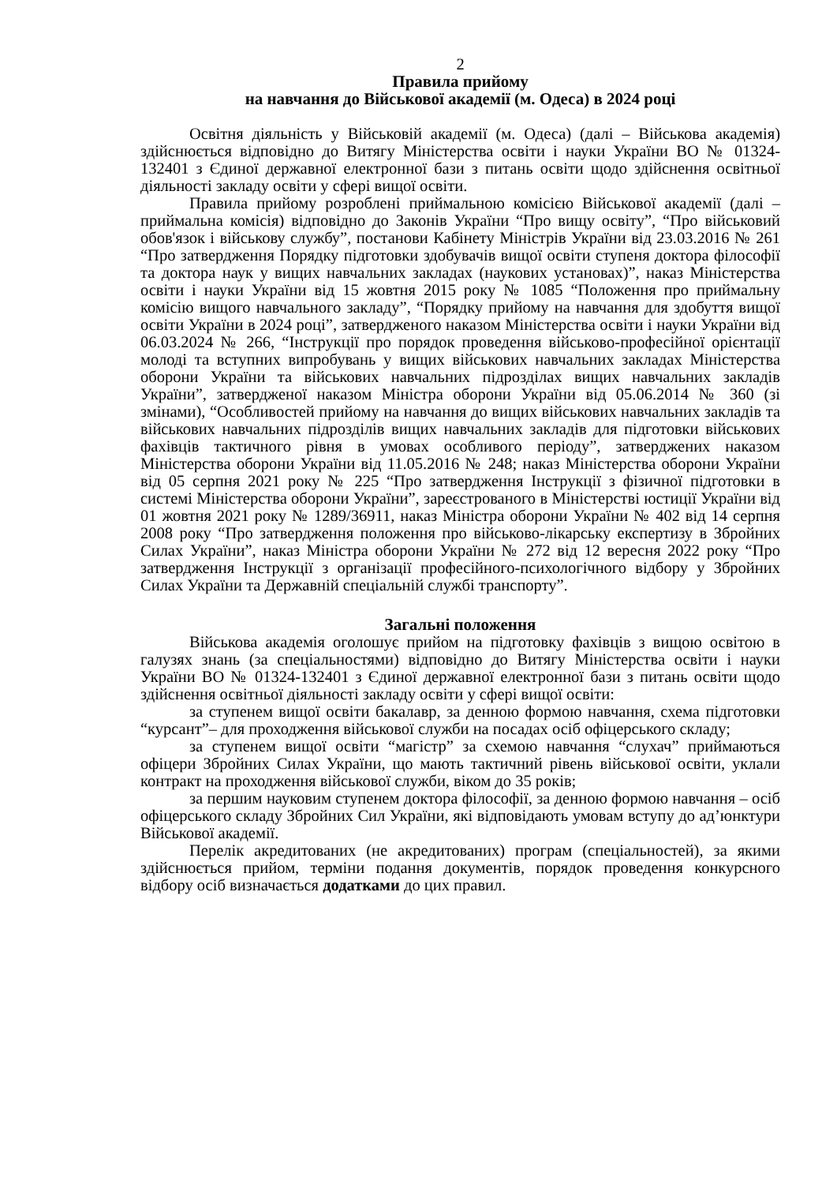2
Правила прийому
на навчання до Військової академії (м. Одеса) в 2024 році
Освітня діяльність у Військовій академії (м. Одеса) (далі – Військова академія) здійснюється відповідно до Витягу Міністерства освіти і науки України ВО № 01324-132401 з Єдиної державної електронної бази з питань освіти щодо здійснення освітньої діяльності закладу освіти у сфері вищої освіти.
Правила прийому розроблені приймальною комісією Військової академії (далі – приймальна комісія) відповідно до Законів України “Про вищу освіту”, “Про військовий обов'язок і військову службу”, постанови Кабінету Міністрів України від 23.03.2016 № 261 “Про затвердження Порядку підготовки здобувачів вищої освіти ступеня доктора філософії та доктора наук у вищих навчальних закладах (наукових установах)”, наказ Міністерства освіти і науки України від 15 жовтня 2015 року № 1085 “Положення про приймальну комісію вищого навчального закладу”, “Порядку прийому на навчання для здобуття вищої освіти України в 2024 році”, затвердженого наказом Міністерства освіти і науки України від 06.03.2024 № 266, “Інструкції про порядок проведення військово-професійної орієнтації молоді та вступних випробувань у вищих військових навчальних закладах Міністерства оборони України та військових навчальних підрозділах вищих навчальних закладів України”, затвердженої наказом Міністра оборони України від 05.06.2014 № 360 (зі змінами), “Особливостей прийому на навчання до вищих військових навчальних закладів та військових навчальних підрозділів вищих навчальних закладів для підготовки військових фахівців тактичного рівня в умовах особливого періоду”, затверджених наказом Міністерства оборони України від 11.05.2016 № 248; наказ Міністерства оборони України від 05 серпня 2021 року № 225 “Про затвердження Інструкції з фізичної підготовки в системі Міністерства оборони України”, зареєстрованого в Міністерстві юстиції України від 01 жовтня 2021 року № 1289/36911, наказ Міністра оборони України № 402 від 14 серпня 2008 року “Про затвердження положення про військово-лікарську експертизу в Збройних Силах України”, наказ Міністра оборони України № 272 від 12 вересня 2022 року “Про затвердження Інструкції з організації професійного-психологічного відбору у Збройних Силах України та Державній спеціальній службі транспорту”.
Загальні положення
Військова академія оголошує прийом на підготовку фахівців з вищою освітою в галузях знань (за спеціальностями) відповідно до Витягу Міністерства освіти і науки України ВО № 01324-132401 з Єдиної державної електронної бази з питань освіти щодо здійснення освітньої діяльності закладу освіти у сфері вищої освіти:
за ступенем вищої освіти бакалавр, за денною формою навчання, схема підготовки “курсант”– для проходження військової служби на посадах осіб офіцерського складу;
за ступенем вищої освіти “магістр” за схемою навчання “слухач” приймаються офіцери Збройних Силах України, що мають тактичний рівень військової освіти, уклали контракт на проходження військової служби, віком до 35 років;
за першим науковим ступенем доктора філософії, за денною формою навчання – осіб офіцерського складу Збройних Сил України, які відповідають умовам вступу до ад’юнктури Військової академії.
Перелік акредитованих (не акредитованих) програм (спеціальностей), за якими здійснюється прийом, терміни подання документів, порядок проведення конкурсного відбору осіб визначається додатками до цих правил.